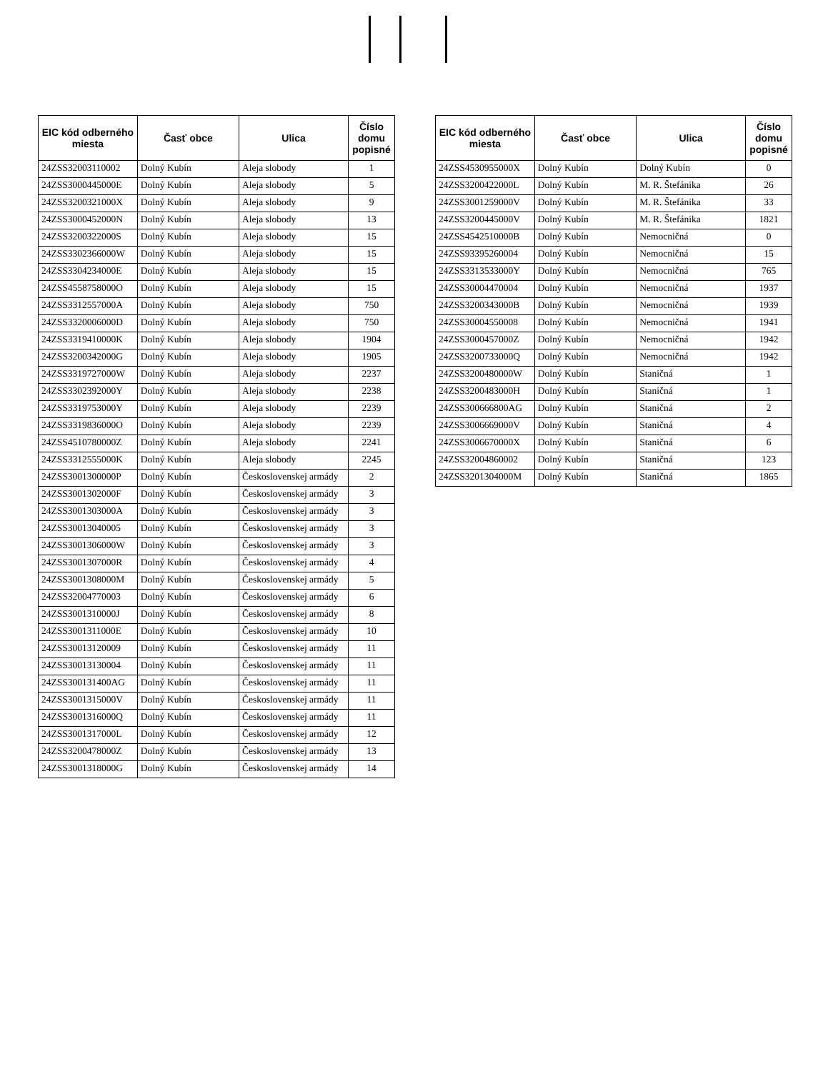| EIC kód odberného miesta | Časť obce | Ulica | Číslo domu popisné |
| --- | --- | --- | --- |
| 24ZSS32003110002 | Dolný Kubín | Aleja slobody | 1 |
| 24ZSS3000445000E | Dolný Kubín | Aleja slobody | 5 |
| 24ZSS3200321000X | Dolný Kubín | Aleja slobody | 9 |
| 24ZSS3000452000N | Dolný Kubín | Aleja slobody | 13 |
| 24ZSS3200322000S | Dolný Kubín | Aleja slobody | 15 |
| 24ZSS3302366000W | Dolný Kubín | Aleja slobody | 15 |
| 24ZSS3304234000E | Dolný Kubín | Aleja slobody | 15 |
| 24ZSS4558758000O | Dolný Kubín | Aleja slobody | 15 |
| 24ZSS3312557000A | Dolný Kubín | Aleja slobody | 750 |
| 24ZSS3320006000D | Dolný Kubín | Aleja slobody | 750 |
| 24ZSS3319410000K | Dolný Kubín | Aleja slobody | 1904 |
| 24ZSS3200342000G | Dolný Kubín | Aleja slobody | 1905 |
| 24ZSS3319727000W | Dolný Kubín | Aleja slobody | 2237 |
| 24ZSS3302392000Y | Dolný Kubín | Aleja slobody | 2238 |
| 24ZSS3319753000Y | Dolný Kubín | Aleja slobody | 2239 |
| 24ZSS3319836000O | Dolný Kubín | Aleja slobody | 2239 |
| 24ZSS4510780000Z | Dolný Kubín | Aleja slobody | 2241 |
| 24ZSS3312555000K | Dolný Kubín | Aleja slobody | 2245 |
| 24ZSS3001300000P | Dolný Kubín | Československej armády | 2 |
| 24ZSS3001302000F | Dolný Kubín | Československej armády | 3 |
| 24ZSS3001303000A | Dolný Kubín | Československej armády | 3 |
| 24ZSS30013040005 | Dolný Kubín | Československej armády | 3 |
| 24ZSS3001306000W | Dolný Kubín | Československej armády | 3 |
| 24ZSS3001307000R | Dolný Kubín | Československej armády | 4 |
| 24ZSS3001308000M | Dolný Kubín | Československej armády | 5 |
| 24ZSS32004770003 | Dolný Kubín | Československej armády | 6 |
| 24ZSS3001310000J | Dolný Kubín | Československej armády | 8 |
| 24ZSS3001311000E | Dolný Kubín | Československej armády | 10 |
| 24ZSS30013120009 | Dolný Kubín | Československej armády | 11 |
| 24ZSS30013130004 | Dolný Kubín | Československej armády | 11 |
| 24ZSS300131400AG | Dolný Kubín | Československej armády | 11 |
| 24ZSS3001315000V | Dolný Kubín | Československej armády | 11 |
| 24ZSS3001316000Q | Dolný Kubín | Československej armády | 11 |
| 24ZSS3001317000L | Dolný Kubín | Československej armády | 12 |
| 24ZSS3200478000Z | Dolný Kubín | Československej armády | 13 |
| 24ZSS3001318000G | Dolný Kubín | Československej armády | 14 |
| EIC kód odberného miesta | Časť obce | Ulica | Číslo domu popisné |
| --- | --- | --- | --- |
| 24ZSS4530955000X | Dolný Kubín | Dolný Kubín | 0 |
| 24ZSS3200422000L | Dolný Kubín | M. R. Štefánika | 26 |
| 24ZSS3001259000V | Dolný Kubín | M. R. Štefánika | 33 |
| 24ZSS3200445000V | Dolný Kubín | M. R. Štefánika | 1821 |
| 24ZSS4542510000B | Dolný Kubín | Nemocničná | 0 |
| 24ZSS93395260004 | Dolný Kubín | Nemocničná | 15 |
| 24ZSS3313533000Y | Dolný Kubín | Nemocničná | 765 |
| 24ZSS30004470004 | Dolný Kubín | Nemocničná | 1937 |
| 24ZSS3200343000B | Dolný Kubín | Nemocničná | 1939 |
| 24ZSS30004550008 | Dolný Kubín | Nemocničná | 1941 |
| 24ZSS3000457000Z | Dolný Kubín | Nemocničná | 1942 |
| 24ZSS3200733000Q | Dolný Kubín | Nemocničná | 1942 |
| 24ZSS3200480000W | Dolný Kubín | Staničná | 1 |
| 24ZSS3200483000H | Dolný Kubín | Staničná | 1 |
| 24ZSS300666800AG | Dolný Kubín | Staničná | 2 |
| 24ZSS3006669000V | Dolný Kubín | Staničná | 4 |
| 24ZSS3006670000X | Dolný Kubín | Staničná | 6 |
| 24ZSS32004860002 | Dolný Kubín | Staničná | 123 |
| 24ZSS3201304000M | Dolný Kubín | Staničná | 1865 |